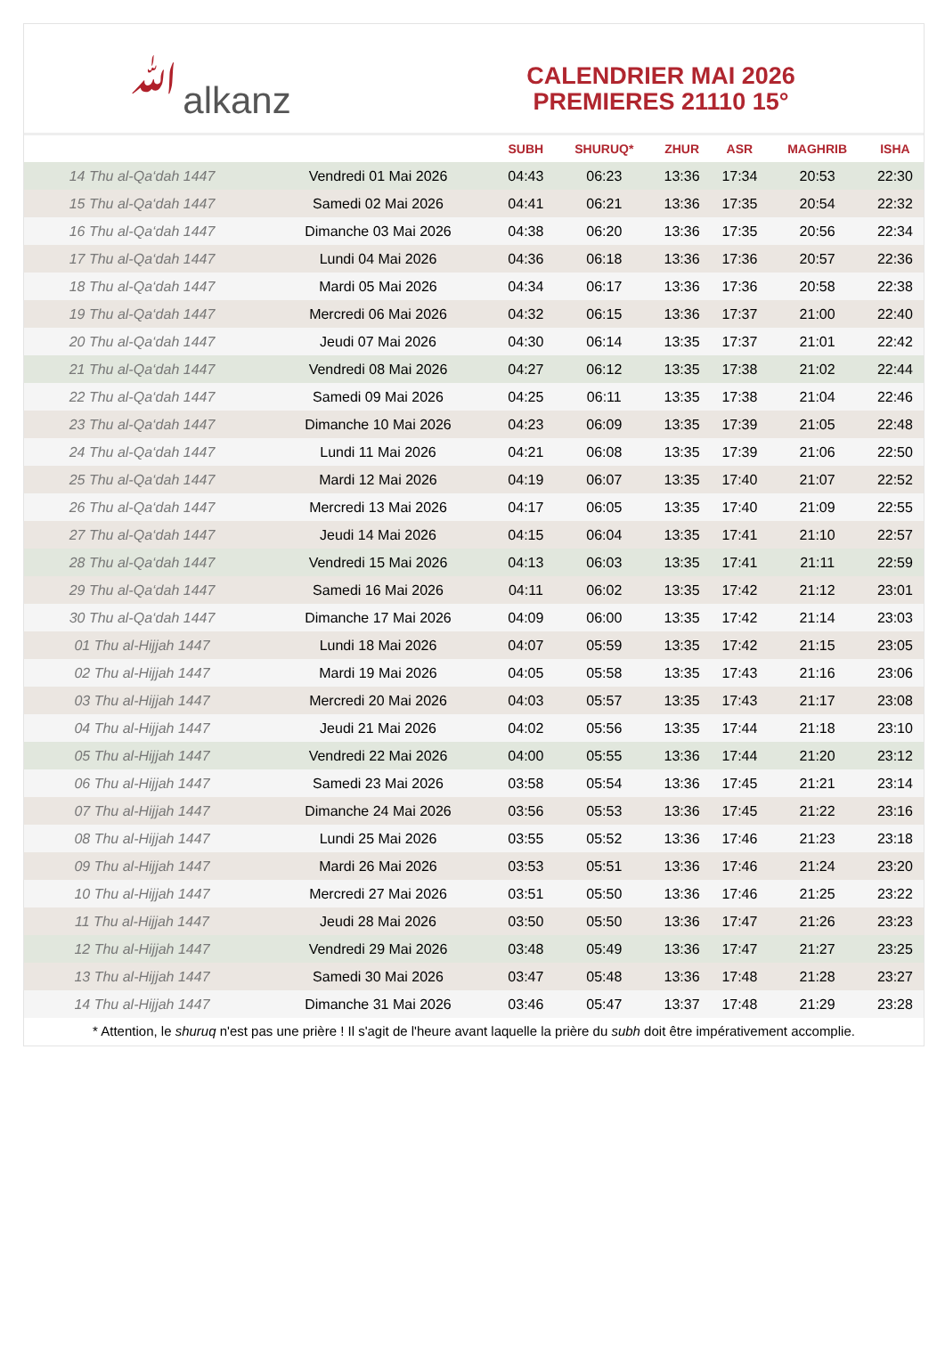ﷲalkanz
CALENDRIER MAI 2026
PREMIERES 21110 15°
| | | SUBH | SHURUQ* | ZHUR | ASR | MAGHRIB | ISHA |
| --- | --- | --- | --- | --- | --- | --- | --- |
| 14 Thu al-Qa‘dah 1447 | Vendredi 01 Mai 2026 | 04:43 | 06:23 | 13:36 | 17:34 | 20:53 | 22:30 |
| 15 Thu al-Qa‘dah 1447 | Samedi 02 Mai 2026 | 04:41 | 06:21 | 13:36 | 17:35 | 20:54 | 22:32 |
| 16 Thu al-Qa‘dah 1447 | Dimanche 03 Mai 2026 | 04:38 | 06:20 | 13:36 | 17:35 | 20:56 | 22:34 |
| 17 Thu al-Qa‘dah 1447 | Lundi 04 Mai 2026 | 04:36 | 06:18 | 13:36 | 17:36 | 20:57 | 22:36 |
| 18 Thu al-Qa‘dah 1447 | Mardi 05 Mai 2026 | 04:34 | 06:17 | 13:36 | 17:36 | 20:58 | 22:38 |
| 19 Thu al-Qa‘dah 1447 | Mercredi 06 Mai 2026 | 04:32 | 06:15 | 13:36 | 17:37 | 21:00 | 22:40 |
| 20 Thu al-Qa‘dah 1447 | Jeudi 07 Mai 2026 | 04:30 | 06:14 | 13:35 | 17:37 | 21:01 | 22:42 |
| 21 Thu al-Qa‘dah 1447 | Vendredi 08 Mai 2026 | 04:27 | 06:12 | 13:35 | 17:38 | 21:02 | 22:44 |
| 22 Thu al-Qa‘dah 1447 | Samedi 09 Mai 2026 | 04:25 | 06:11 | 13:35 | 17:38 | 21:04 | 22:46 |
| 23 Thu al-Qa‘dah 1447 | Dimanche 10 Mai 2026 | 04:23 | 06:09 | 13:35 | 17:39 | 21:05 | 22:48 |
| 24 Thu al-Qa‘dah 1447 | Lundi 11 Mai 2026 | 04:21 | 06:08 | 13:35 | 17:39 | 21:06 | 22:50 |
| 25 Thu al-Qa‘dah 1447 | Mardi 12 Mai 2026 | 04:19 | 06:07 | 13:35 | 17:40 | 21:07 | 22:52 |
| 26 Thu al-Qa‘dah 1447 | Mercredi 13 Mai 2026 | 04:17 | 06:05 | 13:35 | 17:40 | 21:09 | 22:55 |
| 27 Thu al-Qa‘dah 1447 | Jeudi 14 Mai 2026 | 04:15 | 06:04 | 13:35 | 17:41 | 21:10 | 22:57 |
| 28 Thu al-Qa‘dah 1447 | Vendredi 15 Mai 2026 | 04:13 | 06:03 | 13:35 | 17:41 | 21:11 | 22:59 |
| 29 Thu al-Qa‘dah 1447 | Samedi 16 Mai 2026 | 04:11 | 06:02 | 13:35 | 17:42 | 21:12 | 23:01 |
| 30 Thu al-Qa‘dah 1447 | Dimanche 17 Mai 2026 | 04:09 | 06:00 | 13:35 | 17:42 | 21:14 | 23:03 |
| 01 Thu al-Hijjah 1447 | Lundi 18 Mai 2026 | 04:07 | 05:59 | 13:35 | 17:42 | 21:15 | 23:05 |
| 02 Thu al-Hijjah 1447 | Mardi 19 Mai 2026 | 04:05 | 05:58 | 13:35 | 17:43 | 21:16 | 23:06 |
| 03 Thu al-Hijjah 1447 | Mercredi 20 Mai 2026 | 04:03 | 05:57 | 13:35 | 17:43 | 21:17 | 23:08 |
| 04 Thu al-Hijjah 1447 | Jeudi 21 Mai 2026 | 04:02 | 05:56 | 13:35 | 17:44 | 21:18 | 23:10 |
| 05 Thu al-Hijjah 1447 | Vendredi 22 Mai 2026 | 04:00 | 05:55 | 13:36 | 17:44 | 21:20 | 23:12 |
| 06 Thu al-Hijjah 1447 | Samedi 23 Mai 2026 | 03:58 | 05:54 | 13:36 | 17:45 | 21:21 | 23:14 |
| 07 Thu al-Hijjah 1447 | Dimanche 24 Mai 2026 | 03:56 | 05:53 | 13:36 | 17:45 | 21:22 | 23:16 |
| 08 Thu al-Hijjah 1447 | Lundi 25 Mai 2026 | 03:55 | 05:52 | 13:36 | 17:46 | 21:23 | 23:18 |
| 09 Thu al-Hijjah 1447 | Mardi 26 Mai 2026 | 03:53 | 05:51 | 13:36 | 17:46 | 21:24 | 23:20 |
| 10 Thu al-Hijjah 1447 | Mercredi 27 Mai 2026 | 03:51 | 05:50 | 13:36 | 17:46 | 21:25 | 23:22 |
| 11 Thu al-Hijjah 1447 | Jeudi 28 Mai 2026 | 03:50 | 05:50 | 13:36 | 17:47 | 21:26 | 23:23 |
| 12 Thu al-Hijjah 1447 | Vendredi 29 Mai 2026 | 03:48 | 05:49 | 13:36 | 17:47 | 21:27 | 23:25 |
| 13 Thu al-Hijjah 1447 | Samedi 30 Mai 2026 | 03:47 | 05:48 | 13:36 | 17:48 | 21:28 | 23:27 |
| 14 Thu al-Hijjah 1447 | Dimanche 31 Mai 2026 | 03:46 | 05:47 | 13:37 | 17:48 | 21:29 | 23:28 |
* Attention, le shuruq n'est pas une prière ! Il s'agit de l'heure avant laquelle la prière du subh doit être impérativement accomplie.